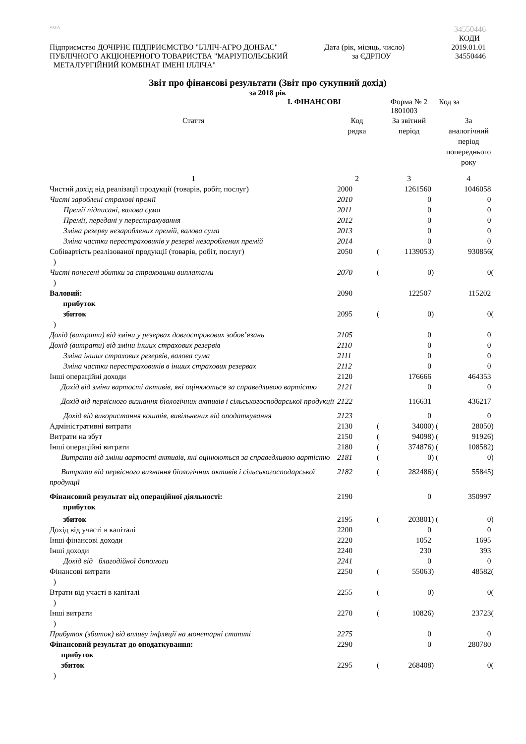SMA 34550446
КОДИ
Підприємство ДОЧІРНЄ ПІДПРИЄМСТВО "ІЛЛІЧ-АГРО ДОНБАС" Дата (рік, місяць, число) 2019.01.01
ПУБЛІЧНОГО АКЦІОНЕРНОГО ТОВАРИСТВА "МАРІУПОЛЬСЬКИЙ за ЄДРПОУ 34550446
МЕТАЛУРГІЙНИЙ КОМБІНАТ ІМЕНІ ІЛЛІЧА"
Звіт про фінансові результати (Звіт про сукупний дохід)
за 2018 рік
І. ФІНАНСОВІ Форма № 2 Код за 1801003
| Стаття | Код рядка | | За звітний період | | За аналогічний період попереднього року | |
| 1 | 2 | | 3 | | 4 | |
| Чистий дохід від реалізації продукції (товарів, робіт, послуг) | 2000 | | 1261560 | | 1046058 | |
| Чисті зароблені страхові премії | 2010 | | 0 | | 0 | |
| Премії підписані, валова сума | 2011 | | 0 | | 0 | |
| Премії, передані у перестрахування | 2012 | | 0 | | 0 | |
| Зміна резерву незароблених премій, валова сума | 2013 | | 0 | | 0 | |
| Зміна частки перестраховиків у резерві незароблених премій | 2014 | | 0 | | 0 | |
| Собівартість реалізованої продукції (товарів, робіт, послуг) ) | 2050 | ( | 1139053 | ) | 930856 | ( |
| Чисті понесені збитки за страховими виплатами ) | 2070 | ( | 0 | ) | 0 | ( |
| Валовий: прибуток | 2090 | | 122507 | | 115202 | |
| збиток ) | 2095 | ( | 0 | ) | 0 | ( |
| Дохід (витрати) від зміни у резервах довгострокових зобов’язань | 2105 | | 0 | | 0 | |
| Дохід (витрати) від зміни інших страхових резервів | 2110 | | 0 | | 0 | |
| Зміна інших страхових резервів, валова сума | 2111 | | 0 | | 0 | |
| Зміна частки перестраховиків в інших страхових резервах | 2112 | | 0 | | 0 | |
| Інші операційні доходи | 2120 | | 176666 | | 464353 | |
| Дохід від зміни вартості активів, які оцінюються за справедливою вартістю | 2121 | | 0 | | 0 | |
| Дохід від первісного визнання біологічних активів і сільськогосподарської продукції | 2122 | | 116631 | | 436217 | |
| Дохід від використання коштів, вивільнених від оподаткування | 2123 | | 0 | | 0 | |
| Адміністративні витрати | 2130 | ( | 34000 | ) ( | 28050 | ) |
| Витрати на збут | 2150 | ( | 94098 | ) ( | 91926 | ) |
| Інші операційні витрати | 2180 | ( | 374876 | ) ( | 108582 | ) |
| Витрати від зміни вартості активів, які оцінюються за справедливою вартістю | 2181 | ( | 0 | ) ( | 0 | ) |
| Витрати від первісного визнання біологічних активів і сільськогосподарської продукції | 2182 | ( | 282486 | ) ( | 55845 | ) |
| Фінансовий результат від операційної діяльності: прибуток | 2190 | | 0 | | 350997 | |
| збиток | 2195 | ( | 203801 | ) ( | 0 | ) |
| Дохід від участі в капіталі | 2200 | | 0 | | 0 | |
| Інші фінансові доходи | 2220 | | 1052 | | 1695 | |
| Інші доходи | 2240 | | 230 | | 393 | |
| Дохід від благодійної допомоги | 2241 | | 0 | | 0 | |
| Фінансові витрати ) | 2250 | ( | 55063 | ) | 48582 | ( |
| Втрати від участі в капіталі ) | 2255 | ( | 0 | ) | 0 | ( |
| Інші витрати ) | 2270 | ( | 10826 | ) | 23723 | ( |
| Прибуток (збиток) від впливу інфляції на монетарні статті | 2275 | | 0 | | 0 | |
| Фінансовий результат до оподаткування: прибуток | 2290 | | 0 | | 280780 | |
| збиток ) | 2295 | ( | 268408 | ) | 0 | ( |